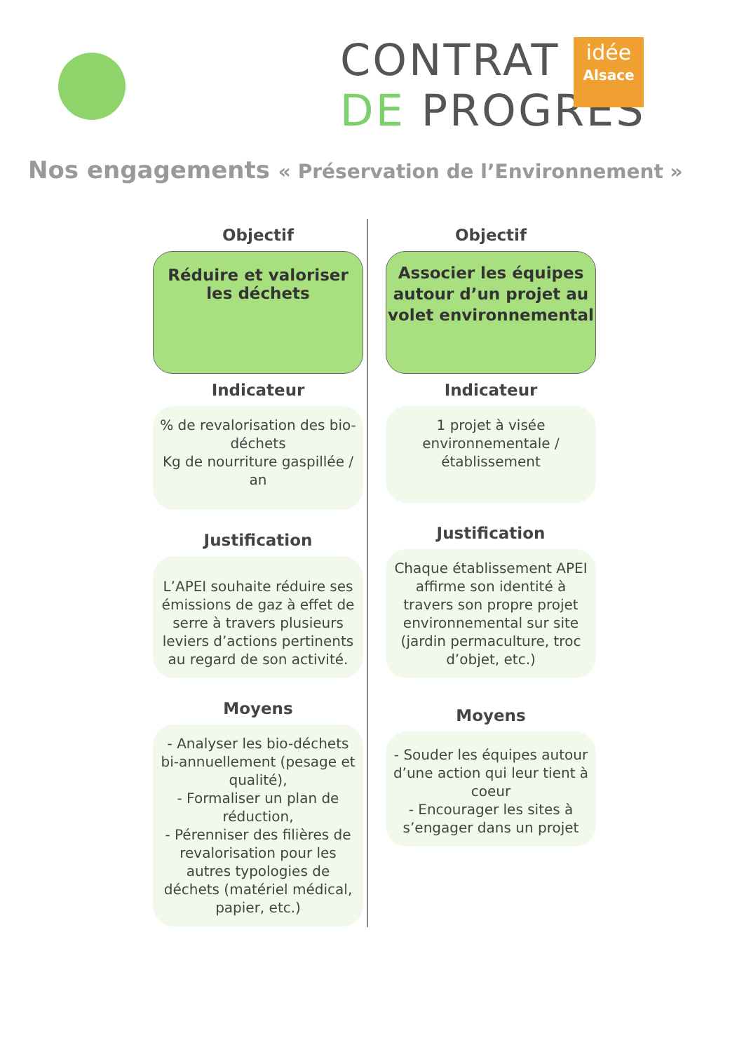CONTRAT
DE PROGRÈS
idée
Alsace
Nos engagements « Préservation de l’Environnement »
Objectif
Réduire et valoriser
les déchets
Indicateur
% de revalorisation des bio-déchets
Kg de nourriture gaspillée / an
Justification
L’APEI souhaite réduire ses émissions de gaz à effet de serre à travers plusieurs leviers d’actions pertinents au regard de son activité.
Moyens
- Analyser les bio-déchets bi-annuellement (pesage et qualité),
- Formaliser un plan de réduction,
- Pérenniser des filières de revalorisation pour les autres typologies de déchets (matériel médical, papier, etc.)
Objectif
Associer les équipes autour d’un projet au volet environnemental
Indicateur
1 projet à visée environnementale / établissement
Justification
Chaque établissement APEI affirme son identité à travers son propre projet environnemental sur site (jardin permaculture, troc d’objet, etc.)
Moyens
- Souder les équipes autour d’une action qui leur tient à coeur
- Encourager les sites à s’engager dans un projet